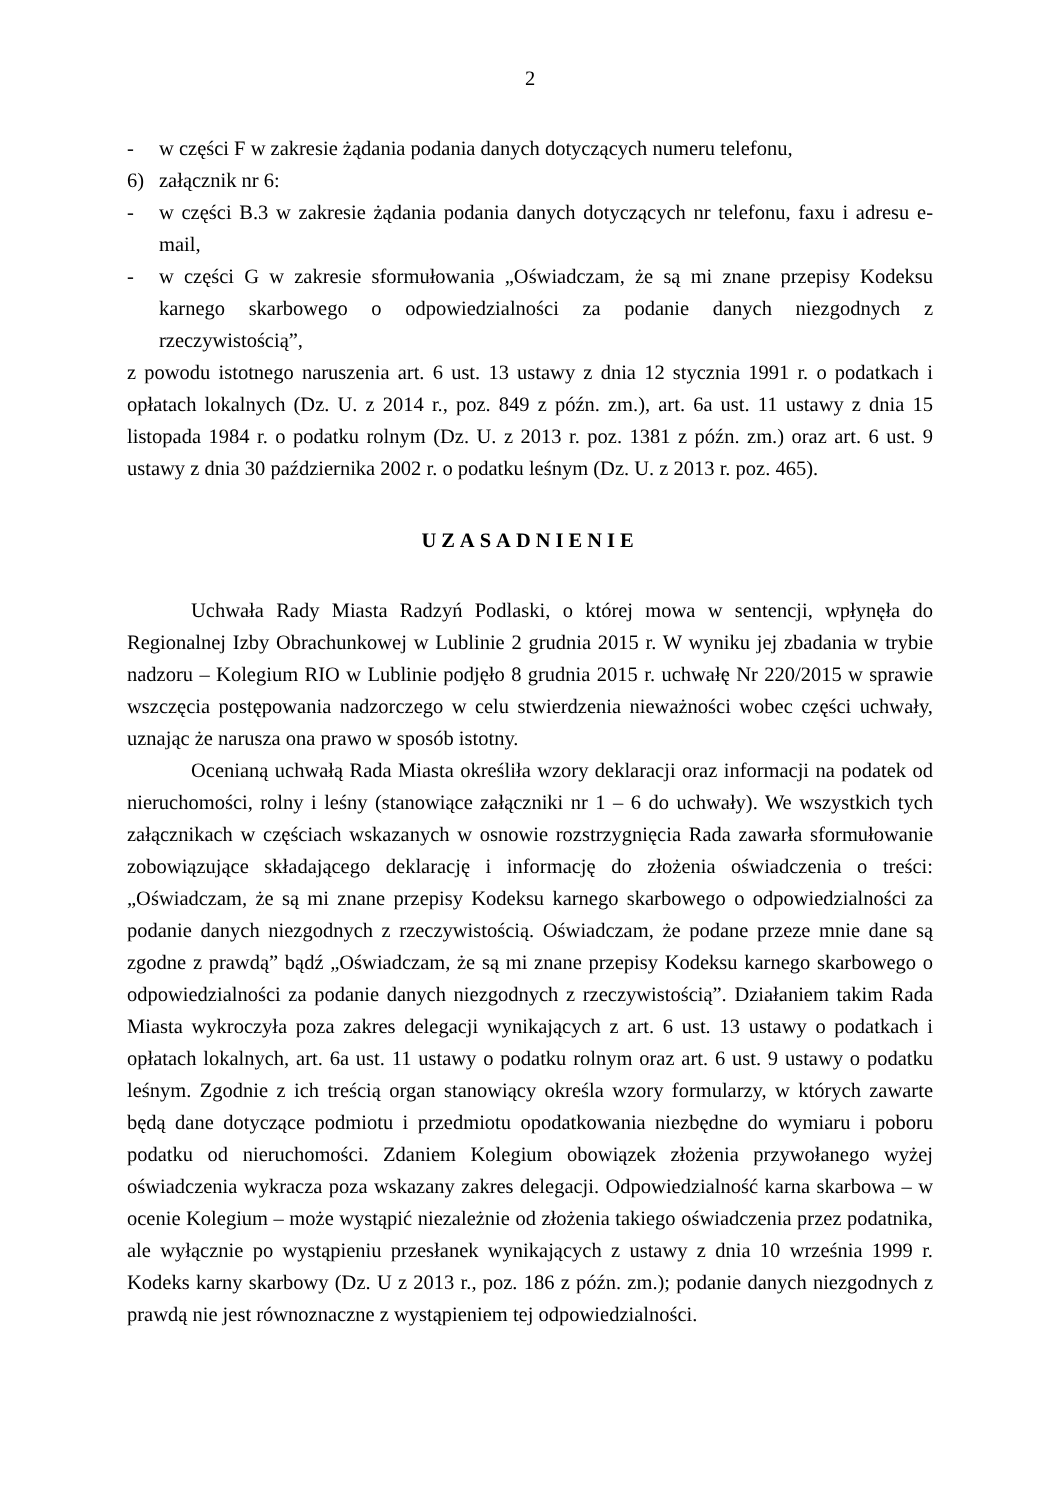2
- w części F w zakresie żądania podania danych dotyczących numeru telefonu,
6) załącznik nr 6:
- w części B.3 w zakresie żądania podania danych dotyczących nr telefonu, faxu i adresu e-mail,
- w części G w zakresie sformułowania „Oświadczam, że są mi znane przepisy Kodeksu karnego skarbowego o odpowiedzialności za podanie danych niezgodnych z rzeczywistością”,
z powodu istotnego naruszenia art. 6 ust. 13 ustawy z dnia 12 stycznia 1991 r. o podatkach i opłatach lokalnych (Dz. U. z 2014 r., poz. 849 z późn. zm.), art. 6a ust. 11 ustawy z dnia 15 listopada 1984 r. o podatku rolnym (Dz. U. z 2013 r. poz. 1381 z późn. zm.) oraz art. 6 ust. 9 ustawy z dnia 30 października 2002 r. o podatku leśnym (Dz. U. z 2013 r. poz. 465).
UZASADNIENIE
Uchwała Rady Miasta Radzyń Podlaski, o której mowa w sentencji, wpłynęła do Regionalnej Izby Obrachunkowej w Lublinie 2 grudnia 2015 r. W wyniku jej zbadania w trybie nadzoru – Kolegium RIO w Lublinie podjęło 8 grudnia 2015 r. uchwałę Nr 220/2015 w sprawie wszczęcia postępowania nadzorczego w celu stwierdzenia nieważności wobec części uchwały, uznając że narusza ona prawo w sposób istotny.
Ocenianą uchwałą Rada Miasta określiła wzory deklaracji oraz informacji na podatek od nieruchomości, rolny i leśny (stanowiące załączniki nr 1 – 6 do uchwały). We wszystkich tych załącznikach w częściach wskazanych w osnowie rozstrzygnięcia Rada zawarła sformułowanie zobowiązujące składającego deklarację i informację do złożenia oświadczenia o treści: „Oświadczam, że są mi znane przepisy Kodeksu karnego skarbowego o odpowiedzialności za podanie danych niezgodnych z rzeczywistością. Oświadczam, że podane przeze mnie dane są zgodne z prawdą” bądź „Oświadczam, że są mi znane przepisy Kodeksu karnego skarbowego o odpowiedzialności za podanie danych niezgodnych z rzeczywistością”. Działaniem takim Rada Miasta wykroczyła poza zakres delegacji wynikających z art. 6 ust. 13 ustawy o podatkach i opłatach lokalnych, art. 6a ust. 11 ustawy o podatku rolnym oraz art. 6 ust. 9 ustawy o podatku leśnym. Zgodnie z ich treścią organ stanowiący określa wzory formularzy, w których zawarte będą dane dotyczące podmiotu i przedmiotu opodatkowania niezbędne do wymiaru i poboru podatku od nieruchomości. Zdaniem Kolegium obowiązek złożenia przywołanego wyżej oświadczenia wykracza poza wskazany zakres delegacji. Odpowiedzialność karna skarbowa – w ocenie Kolegium – może wystąpić niezależnie od złożenia takiego oświadczenia przez podatnika, ale wyłącznie po wystąpieniu przesłanek wynikających z ustawy z dnia 10 września 1999 r. Kodeks karny skarbowy (Dz. U z 2013 r., poz. 186 z późn. zm.); podanie danych niezgodnych z prawdą nie jest równoznaczne z wystąpieniem tej odpowiedzialności.